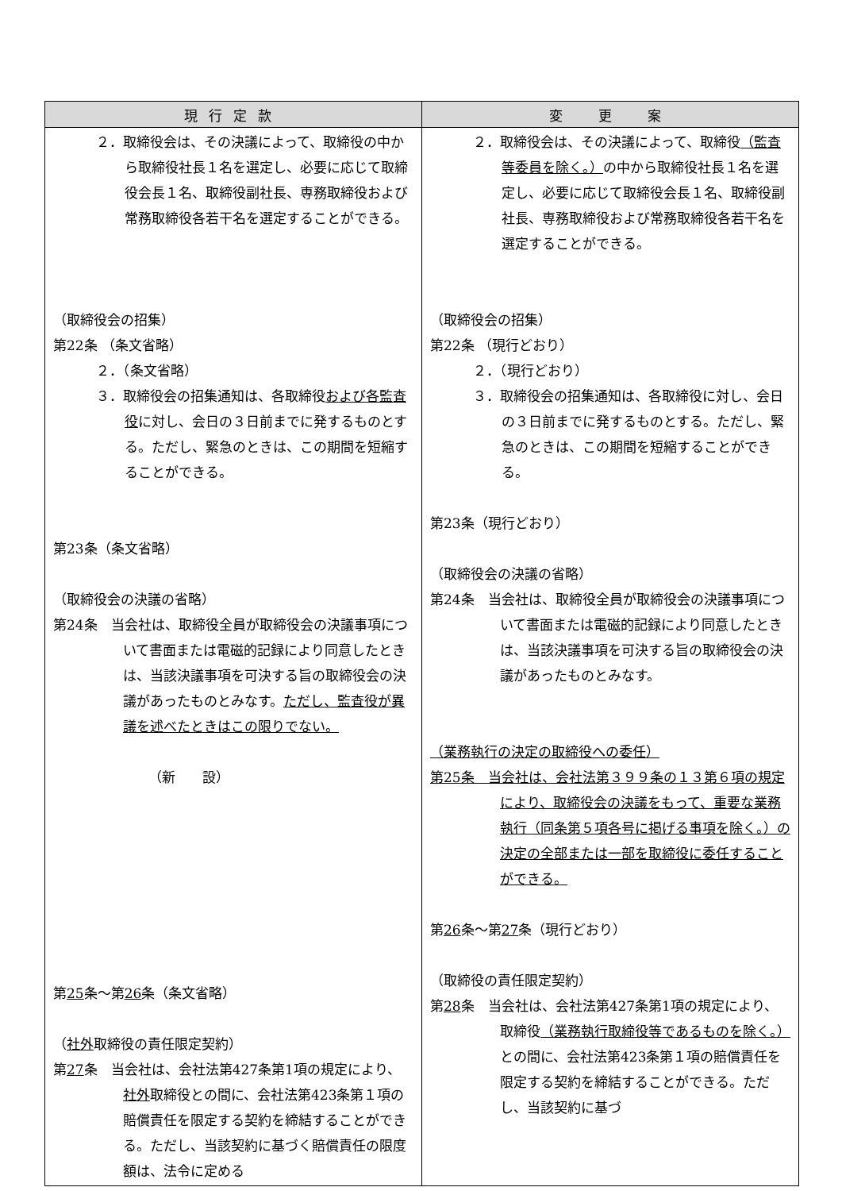| 現行定款 | 変 更 案 |
| --- | --- |
| ２．取締役会は、その決議によって、取締役の中から取締役社長１名を選定し、必要に応じて取締役会長１名、取締役副社長、専務取締役および常務取締役各若干名を選定することができる。 （取締役会の招集） 第22条 （条文省略） ２．（条文省略） ３．取締役会の招集通知は、各取締役 および各監査役 に対し、会日の３日前までに発するものとする。ただし、緊急のときは、この期間を短縮することができる。 第23条（条文省略） （取締役会の決議の省略） 第24条 当会社は、取締役全員が取締役会の決議事項について書面または電磁的記録により同意したときは、当該決議事項を可決する旨の取締役会の決議があったものとみなす。 ただし、監査役が異議を述べたときはこの限りでない。 （新 設） 第 25 条～第 26 条（条文省略） （ 社外 取締役の責任限定契約） 第 27 条 当会社は、会社法第427条第1項の規定により、 社外 取締役との間に、会社法第423条第１項の賠償責任を限定する契約を締結することができる。ただし、当該契約に基づく賠償責任の限度額は、法令に定める | ２．取締役会は、その決議によって、取締役 （監査等委員を除く。） の中から取締役社長１名を選定し、必要に応じて取締役会長１名、取締役副社長、専務取締役および常務取締役各若干名を選定することができる。 （取締役会の招集） 第22条 （現行どおり） ２．（現行どおり） ３．取締役会の招集通知は、各取締役に対し、会日の３日前までに発するものとする。ただし、緊急のときは、この期間を短縮することができる。 第23条（現行どおり） （取締役会の決議の省略） 第24条 当会社は、取締役全員が取締役会の決議事項について書面または電磁的記録により同意したときは、当該決議事項を可決する旨の取締役会の決議があったものとみなす。 （業務執行の決定の取締役への委任） 第25条 当会社は、会社法第３９９条の１３第６項の規定により、取締役会の決議をもって、重要な業務執行（同条第５項各号に掲げる事項を除く。）の決定の全部または一部を取締役に委任することができる。 第 26 条～第 27 条（現行どおり） （取締役の責任限定契約） 第 28 条 当会社は、会社法第427条第1項の規定により、取締役 （業務執行取締役等であるものを除く。） との間に、会社法第423条第１項の賠償責任を限定する契約を締結することができる。ただし、当該契約に基づ |